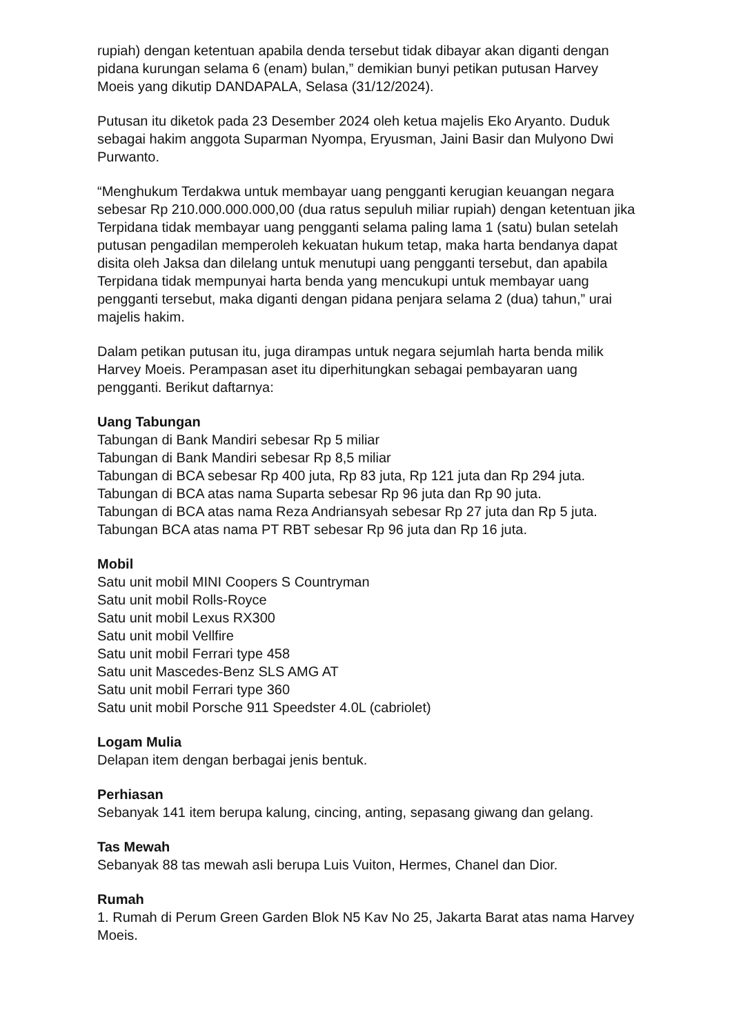rupiah) dengan ketentuan apabila denda tersebut tidak dibayar akan diganti dengan pidana kurungan selama 6 (enam) bulan,” demikian bunyi petikan putusan Harvey Moeis yang dikutip DANDAPALA, Selasa (31/12/2024).
Putusan itu diketok pada 23 Desember 2024 oleh ketua majelis Eko Aryanto. Duduk sebagai hakim anggota Suparman Nyompa, Eryusman, Jaini Basir dan Mulyono Dwi Purwanto.
“Menghukum Terdakwa untuk membayar uang pengganti kerugian keuangan negara sebesar Rp 210.000.000.000,00 (dua ratus sepuluh miliar rupiah) dengan ketentuan jika Terpidana tidak membayar uang pengganti selama paling lama 1 (satu) bulan setelah putusan pengadilan memperoleh kekuatan hukum tetap, maka harta bendanya dapat disita oleh Jaksa dan dilelang untuk menutupi uang pengganti tersebut, dan apabila Terpidana tidak mempunyai harta benda yang mencukupi untuk membayar uang pengganti tersebut, maka diganti dengan pidana penjara selama 2 (dua) tahun,” urai majelis hakim.
Dalam petikan putusan itu, juga dirampas untuk negara sejumlah harta benda milik Harvey Moeis. Perampasan aset itu diperhitungkan sebagai pembayaran uang pengganti. Berikut daftarnya:
Uang Tabungan
Tabungan di Bank Mandiri sebesar Rp 5 miliar
Tabungan di Bank Mandiri sebesar Rp 8,5 miliar
Tabungan di BCA sebesar Rp 400 juta, Rp 83 juta, Rp 121 juta dan Rp 294 juta.
Tabungan di BCA atas nama Suparta sebesar Rp 96 juta dan Rp 90 juta.
Tabungan di BCA atas nama Reza Andriansyah sebesar Rp 27 juta dan Rp 5 juta.
Tabungan BCA atas nama PT RBT sebesar Rp 96 juta dan Rp 16 juta.
Mobil
Satu unit mobil MINI Coopers S Countryman
Satu unit mobil Rolls-Royce
Satu unit mobil Lexus RX300
Satu unit mobil Vellfire
Satu unit mobil Ferrari type 458
Satu unit Mascedes-Benz SLS AMG AT
Satu unit mobil Ferrari type 360
Satu unit mobil Porsche 911 Speedster 4.0L (cabriolet)
Logam Mulia
Delapan item dengan berbagai jenis bentuk.
Perhiasan
Sebanyak 141 item berupa kalung, cincing, anting, sepasang giwang dan gelang.
Tas Mewah
Sebanyak 88 tas mewah asli berupa Luis Vuiton, Hermes, Chanel dan Dior.
Rumah
1. Rumah di Perum Green Garden Blok N5 Kav No 25, Jakarta Barat atas nama Harvey Moeis.